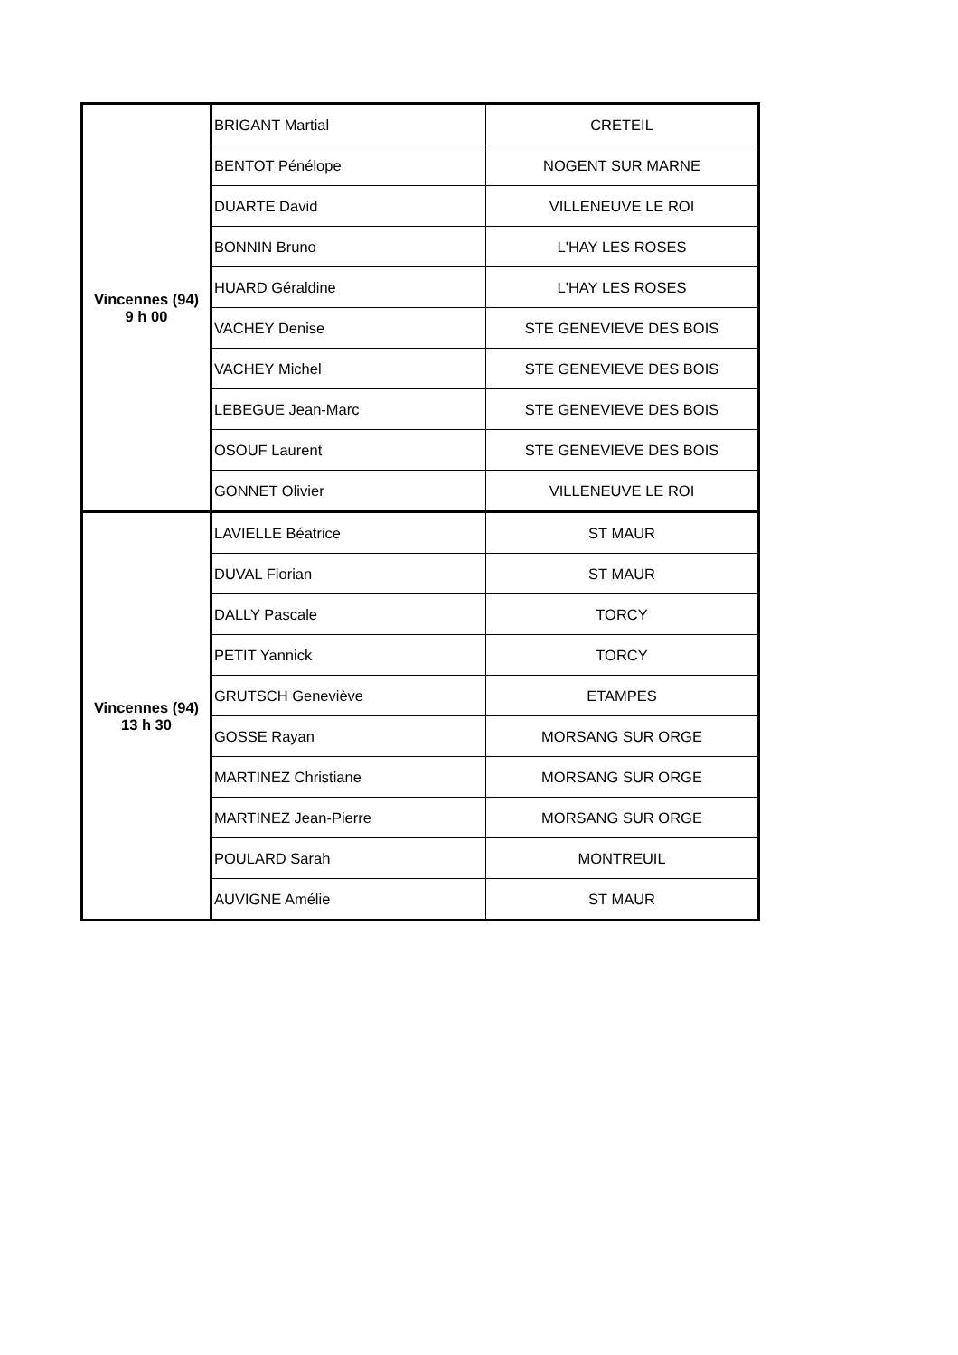| Vincennes (94) 9 h 00 | BRIGANT Martial | CRETEIL |
| | BENTOT Pénélope | NOGENT SUR MARNE |
| | DUARTE David | VILLENEUVE LE ROI |
| | BONNIN Bruno | L'HAY LES ROSES |
| | HUARD Géraldine | L'HAY LES ROSES |
| | VACHEY Denise | STE GENEVIEVE DES BOIS |
| | VACHEY Michel | STE GENEVIEVE DES BOIS |
| | LEBEGUE Jean-Marc | STE GENEVIEVE DES BOIS |
| | OSOUF Laurent | STE GENEVIEVE DES BOIS |
| | GONNET Olivier | VILLENEUVE LE ROI |
| Vincennes (94) 13 h 30 | LAVIELLE Béatrice | ST MAUR |
| | DUVAL Florian | ST MAUR |
| | DALLY Pascale | TORCY |
| | PETIT Yannick | TORCY |
| | GRUTSCH Geneviève | ETAMPES |
| | GOSSE Rayan | MORSANG SUR ORGE |
| | MARTINEZ Christiane | MORSANG SUR ORGE |
| | MARTINEZ Jean-Pierre | MORSANG SUR ORGE |
| | POULARD Sarah | MONTREUIL |
| | AUVIGNE Amélie | ST MAUR |